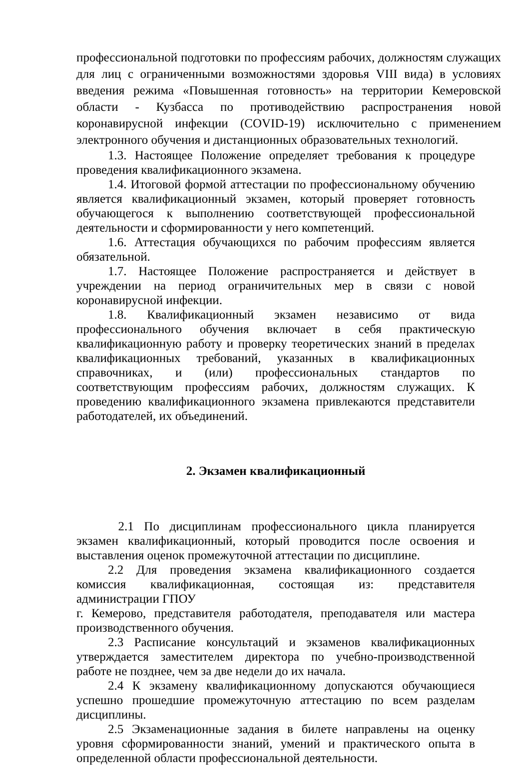профессиональной подготовки по профессиям рабочих, должностям служащих для лиц с ограниченными возможностями здоровья VIII вида) в условиях введения режима «Повышенная готовность» на территории Кемеровской области - Кузбасса по противодействию распространения новой коронавирусной инфекции (COVID-19) исключительно с применением электронного обучения и дистанционных образовательных технологий.
1.3. Настоящее Положение определяет требования к процедуре проведения квалификационного экзамена.
1.4. Итоговой формой аттестации по профессиональному обучению является квалификационный экзамен, который проверяет готовность обучающегося к выполнению соответствующей профессиональной деятельности и сформированности у него компетенций.
1.6. Аттестация обучающихся по рабочим профессиям является обязательной.
1.7. Настоящее Положение распространяется и действует в учреждении на период ограничительных мер в связи с новой коронавирусной инфекции.
1.8. Квалификационный экзамен независимо от вида профессионального обучения включает в себя практическую квалификационную работу и проверку теоретических знаний в пределах квалификационных требований, указанных в квалификационных справочниках, и (или) профессиональных стандартов по соответствующим профессиям рабочих, должностям служащих. К проведению квалификационного экзамена привлекаются представители работодателей, их объединений.
2. Экзамен квалификационный
2.1 По дисциплинам профессионального цикла планируется экзамен квалификационный, который проводится после освоения и выставления оценок промежуточной аттестации по дисциплине.
2.2 Для проведения экзамена квалификационного создается комиссия квалификационная, состоящая из: представителя администрации ГПОУ
г. Кемерово, представителя работодателя, преподавателя или мастера производственного обучения.
2.3 Расписание консультаций и экзаменов квалификационных утверждается заместителем директора по учебно-производственной работе не позднее, чем за две недели до их начала.
2.4 К экзамену квалификационному допускаются обучающиеся успешно прошедшие промежуточную аттестацию по всем разделам дисциплины.
2.5 Экзаменационные задания в билете направлены на оценку уровня сформированности знаний, умений и практического опыта в определенной области профессиональной деятельности.